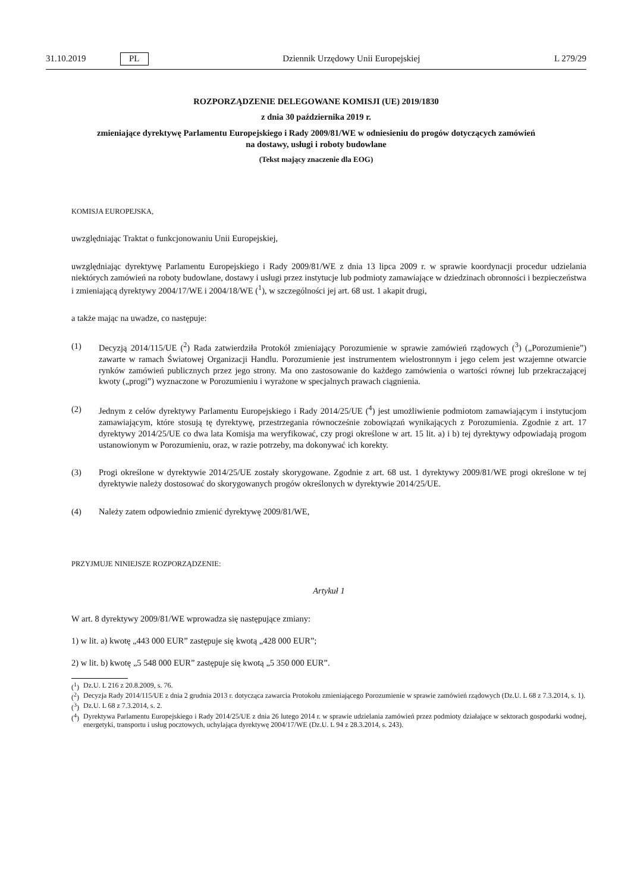31.10.2019 PL Dziennik Urzędowy Unii Europejskiej L 279/29
ROZPORZĄDZENIE DELEGOWANE KOMISJI (UE) 2019/1830
z dnia 30 października 2019 r.
zmieniające dyrektywę Parlamentu Europejskiego i Rady 2009/81/WE w odniesieniu do progów dotyczących zamówień na dostawy, usługi i roboty budowlane
(Tekst mający znaczenie dla EOG)
KOMISJA EUROPEJSKA,
uwzględniając Traktat o funkcjonowaniu Unii Europejskiej,
uwzględniając dyrektywę Parlamentu Europejskiego i Rady 2009/81/WE z dnia 13 lipca 2009 r. w sprawie koordynacji procedur udzielania niektórych zamówień na roboty budowlane, dostawy i usługi przez instytucje lub podmioty zamawiające w dziedzinach obronności i bezpieczeństwa i zmieniającą dyrektywy 2004/17/WE i 2004/18/WE (<sup>1</sup>), w szczególności jej art. 68 ust. 1 akapit drugi,
a także mając na uwadze, co następuje:
(1) Decyzją 2014/115/UE (<sup>2</sup>) Rada zatwierdziła Protokół zmieniający Porozumienie w sprawie zamówień rządowych (<sup>3</sup>) („Porozumienie”) zawarte w ramach Światowej Organizacji Handlu. Porozumienie jest instrumentem wielostronnym i jego celem jest wzajemne otwarcie rynków zamówień publicznych przez jego strony. Ma ono zastosowanie do każdego zamówienia o wartości równej lub przekraczającej kwoty („progi”) wyznaczone w Porozumieniu i wyrażone w specjalnych prawach ciągnienia.
(2) Jednym z celów dyrektywy Parlamentu Europejskiego i Rady 2014/25/UE (<sup>4</sup>) jest umożliwienie podmiotom zamawiającym i instytucjom zamawiającym, które stosują tę dyrektywę, przestrzegania równocześnie zobowiązań wynikających z Porozumienia. Zgodnie z art. 17 dyrektywy 2014/25/UE co dwa lata Komisja ma weryfikować, czy progi określone w art. 15 lit. a) i b) tej dyrektywy odpowiadają progom ustanowionym w Porozumieniu, oraz, w razie potrzeby, ma dokonywać ich korekty.
(3) Progi określone w dyrektywie 2014/25/UE zostały skorygowane. Zgodnie z art. 68 ust. 1 dyrektywy 2009/81/WE progi określone w tej dyrektywie należy dostosować do skorygowanych progów określonych w dyrektywie 2014/25/UE.
(4) Należy zatem odpowiednio zmienić dyrektywę 2009/81/WE,
PRZYJMUJE NINIEJSZE ROZPORZĄDZENIE:
Artykuł 1
W art. 8 dyrektywy 2009/81/WE wprowadza się następujące zmiany:
1) w lit. a) kwotę „443 000 EUR” zastępuje się kwotą „428 000 EUR”;
2) w lit. b) kwotę „5 548 000 EUR” zastępuje się kwotą „5 350 000 EUR”.
(<sup>1</sup>) Dz.U. L 216 z 20.8.2009, s. 76.
(<sup>2</sup>) Decyzja Rady 2014/115/UE z dnia 2 grudnia 2013 r. dotycząca zawarcia Protokołu zmieniającego Porozumienie w sprawie zamówień rządowych (Dz.U. L 68 z 7.3.2014, s. 1).
(<sup>3</sup>) Dz.U. L 68 z 7.3.2014, s. 2.
(<sup>4</sup>) Dyrektywa Parlamentu Europejskiego i Rady 2014/25/UE z dnia 26 lutego 2014 r. w sprawie udzielania zamówień przez podmioty działające w sektorach gospodarki wodnej, energetyki, transportu i usług pocztowych, uchylająca dyrektywę 2004/17/WE (Dz.U. L 94 z 28.3.2014, s. 243).